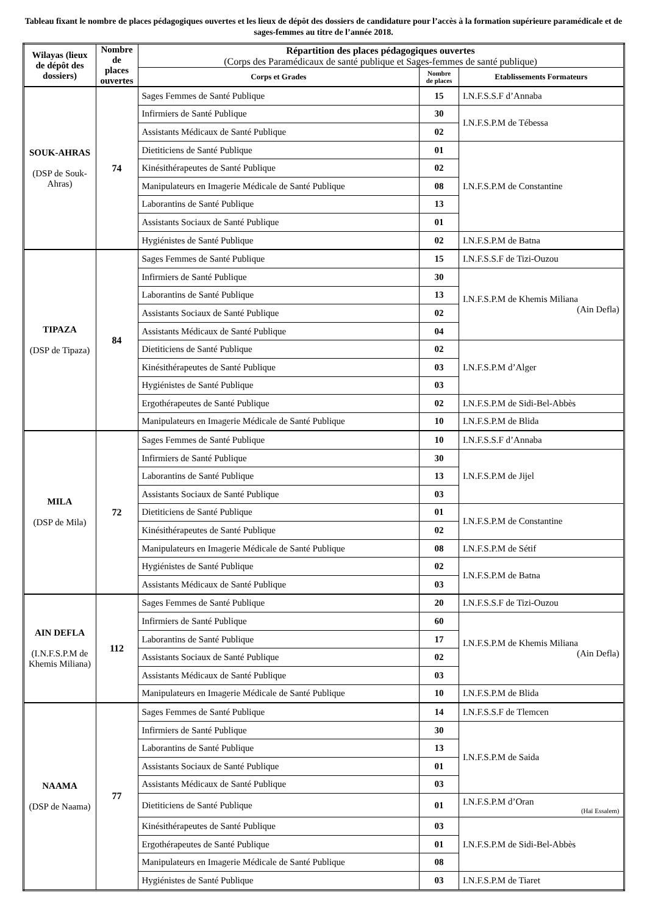Tableau fixant le nombre de places pédagogiques ouvertes et les lieux de dépôt des dossiers de candidature pour l’accès à la formation supérieure paramédicale et de sages-femmes au titre de l’année 2018.
| Wilayas (lieux de dépôt des dossiers) | Nombre de places ouvertes | Répartition des places pédagogiques ouvertes (Corps des Paramédicaux de santé publique et Sages-femmes de santé publique) | | |
| --- | --- | --- | --- | --- |
| | | Corps et Grades | Nombre de places | Etablissements Formateurs |
| SOUK-AHRAS (DSP de Souk-Ahras) | 74 | Sages Femmes de Santé Publique | 15 | I.N.F.S.S.F d’Annaba |
| | | Infirmiers de Santé Publique | 30 | I.N.F.S.P.M de Tébessa |
| | | Assistants Médicaux de Santé Publique | 02 | |
| | | Dietiticiens de Santé Publique | 01 | I.N.F.S.P.M de Constantine |
| | | Kinésithérapeutes de Santé Publique | 02 | |
| | | Manipulateurs en Imagerie Médicale de Santé Publique | 08 | |
| | | Laborantins de Santé Publique | 13 | |
| | | Assistants Sociaux de Santé Publique | 01 | |
| | | Hygiénistes de Santé Publique | 02 | I.N.F.S.P.M de Batna |
| TIPAZA (DSP de Tipaza) | 84 | Sages Femmes de Santé Publique | 15 | I.N.F.S.S.F de Tizi-Ouzou |
| | | Infirmiers de Santé Publique | 30 | I.N.F.S.P.M de Khemis Miliana (Ain Defla) |
| | | Laborantins de Santé Publique | 13 | |
| | | Assistants Sociaux de Santé Publique | 02 | |
| | | Assistants Médicaux de Santé Publique | 04 | |
| | | Dietiticiens de Santé Publique | 02 | I.N.F.S.P.M d’Alger |
| | | Kinésithérapeutes de Santé Publique | 03 | |
| | | Hygiénistes de Santé Publique | 03 | |
| | | Ergothérapeutes de Santé Publique | 02 | I.N.F.S.P.M de Sidi-Bel-Abbès |
| | | Manipulateurs en Imagerie Médicale de Santé Publique | 10 | I.N.F.S.P.M de Blida |
| MILA (DSP de Mila) | 72 | Sages Femmes de Santé Publique | 10 | I.N.F.S.S.F d’Annaba |
| | | Infirmiers de Santé Publique | 30 | I.N.F.S.P.M de Jijel |
| | | Laborantins de Santé Publique | 13 | |
| | | Assistants Sociaux de Santé Publique | 03 | |
| | | Dietiticiens de Santé Publique | 01 | I.N.F.S.P.M de Constantine |
| | | Kinésithérapeutes de Santé Publique | 02 | |
| | | Manipulateurs en Imagerie Médicale de Santé Publique | 08 | I.N.F.S.P.M de Sétif |
| | | Hygiénistes de Santé Publique | 02 | I.N.F.S.P.M de Batna |
| | | Assistants Médicaux de Santé Publique | 03 | |
| AIN DEFLA (I.N.F.S.P.M de Khemis Miliana) | 112 | Sages Femmes de Santé Publique | 20 | I.N.F.S.S.F de Tizi-Ouzou |
| | | Infirmiers de Santé Publique | 60 | I.N.F.S.P.M de Khemis Miliana (Ain Defla) |
| | | Laborantins de Santé Publique | 17 | |
| | | Assistants Sociaux de Santé Publique | 02 | |
| | | Assistants Médicaux de Santé Publique | 03 | |
| | | Manipulateurs en Imagerie Médicale de Santé Publique | 10 | I.N.F.S.P.M de Blida |
| NAAMA (DSP de Naama) | 77 | Sages Femmes de Santé Publique | 14 | I.N.F.S.S.F de Tlemcen |
| | | Infirmiers de Santé Publique | 30 | I.N.F.S.P.M de Saida |
| | | Laborantins de Santé Publique | 13 | |
| | | Assistants Sociaux de Santé Publique | 01 | |
| | | Assistants Médicaux de Santé Publique | 03 | |
| | | Dietiticiens de Santé Publique | 01 | I.N.F.S.P.M d’Oran (Haï Essalem) |
| | | Kinésithérapeutes de Santé Publique | 03 | I.N.F.S.P.M de Sidi-Bel-Abbès |
| | | Ergothérapeutes de Santé Publique | 01 | |
| | | Manipulateurs en Imagerie Médicale de Santé Publique | 08 | |
| | | Hygiénistes de Santé Publique | 03 | I.N.F.S.P.M de Tiaret |